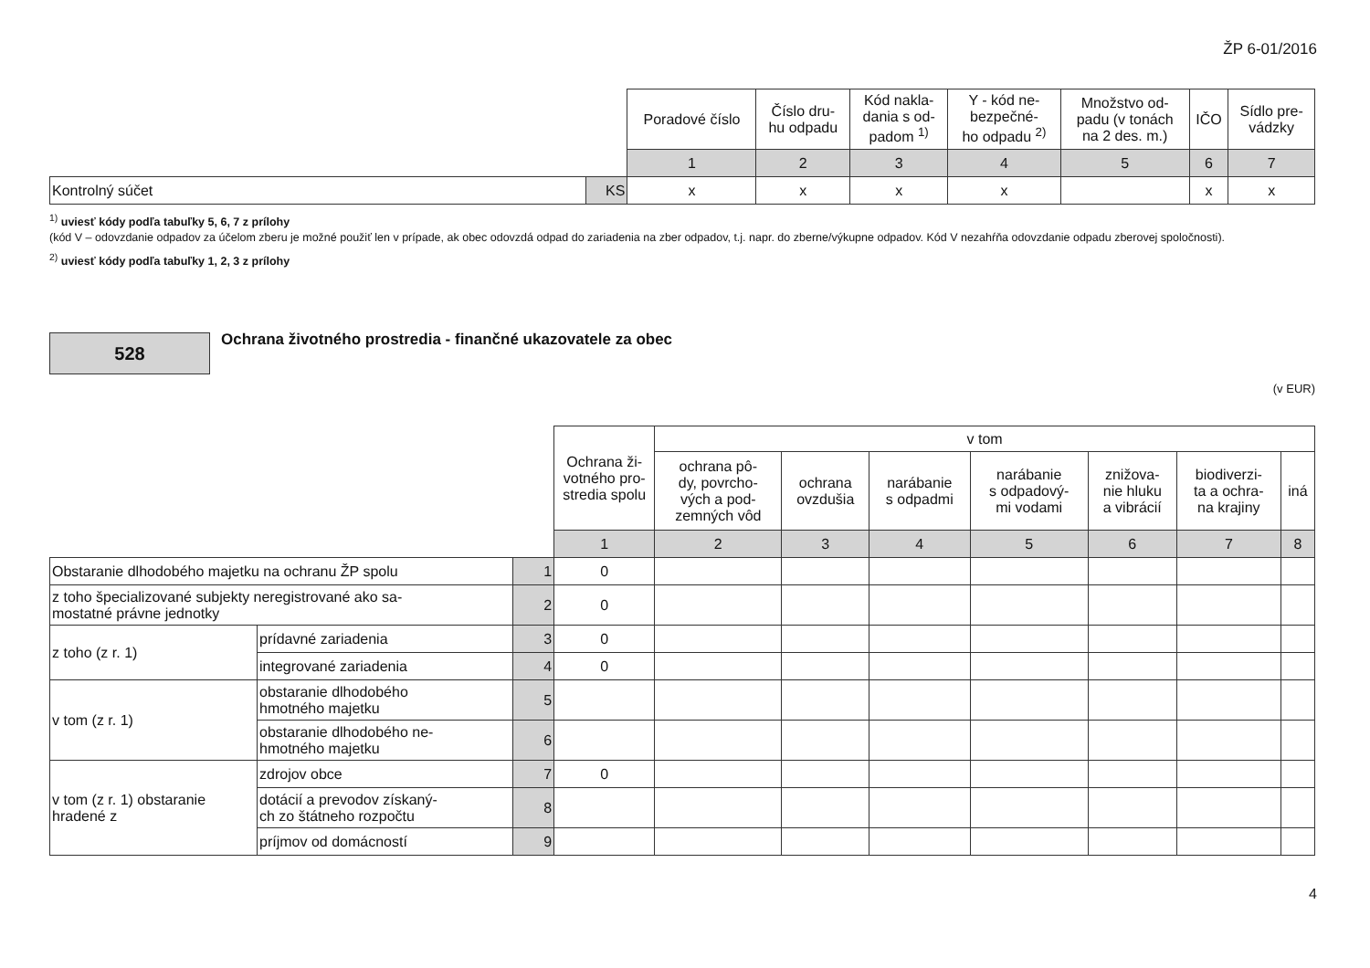ŽP 6-01/2016
| | | Poradové číslo | Číslo dru- hu odpadu | Kód nakla- dania s od- padom <sup>1)</sup> | Y - kód ne- bezpečné- ho odpadu <sup>2)</sup> | Množstvo od- padu (v tonách na 2 des. m.) | IČO | Sídlo pre- vádzky |
| | | 1 | 2 | 3 | 4 | 5 | 6 | 7 |
| Kontrolný súčet | KS | x | x | x | x | | x | x |
<sup>1)</sup> uviesť kódy podľa tabuľky 5, 6, 7 z prílohy
(kód V – odovzdanie odpadov za účelom zberu je možné použiť len v prípade, ak obec odovzdá odpad do zariadenia na zber odpadov, t.j. napr. do zberne/výkupne odpadov. Kód V nezahŕňa odovzdanie odpadu zberovej spoločnosti).
<sup>2)</sup> uviesť kódy podľa tabuľky 1, 2, 3 z prílohy
528
Ochrana životného prostredia - finančné ukazovatele za obec
(v EUR)
| | | | Ochrana ži- votného pro- stredia spolu | v tom | | | | | | |
| | | | | ochrana pô- dy, povrcho- vých a pod- zemných vôd | ochrana ovzdušia | narábanie s odpadmi | narábanie s odpadový- mi vodami | znižova- nie hluku a vibrácií | biodiverzi- ta a ochra- na krajiny | iná |
| | | | 1 | 2 | 3 | 4 | 5 | 6 | 7 | 8 |
| Obstaranie dlhodobého majetku na ochranu ŽP spolu | | 1 | 0 | | | | | | | |
| z toho špecializované subjekty neregistrované ako sa- mostatné právne jednotky | | 2 | 0 | | | | | | | |
| z toho (z r. 1) | prídavné zariadenia | 3 | 0 | | | | | | | |
| | integrované zariadenia | 4 | 0 | | | | | | | |
| v tom (z r. 1) | obstaranie dlhodobého hmotného majetku | 5 | | | | | | | | |
| | obstaranie dlhodobého ne- hmotného majetku | 6 | | | | | | | | |
| v tom (z r. 1) obstaranie hradené z | zdrojov obce | 7 | 0 | | | | | | | |
| | dotácií a prevodov získaný- ch zo štátneho rozpočtu | 8 | | | | | | | | |
| | príjmov od domácností | 9 | | | | | | | | |
4